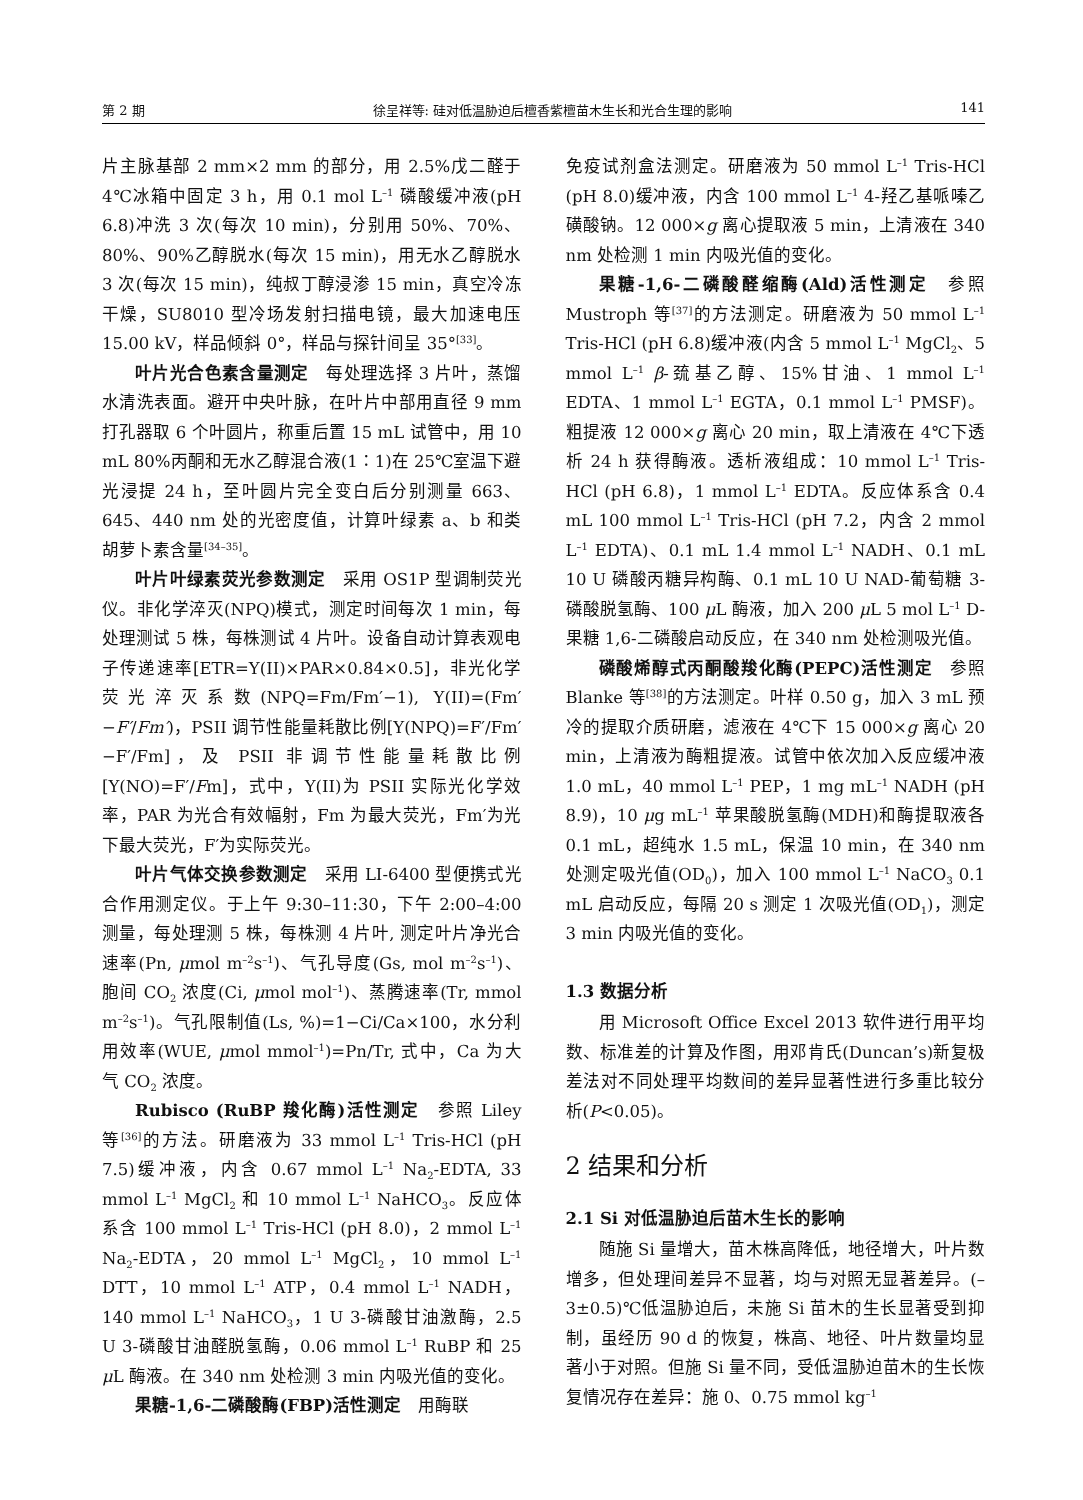第 2 期 徐呈祥等: 硅对低温胁迫后檀香紫檀苗木生长和光合生理的影响 141
片主脉基部 2 mm×2 mm 的部分，用 2.5%戊二醛于 4℃冰箱中固定 3 h，用 0.1 mol L<sup>–1</sup> 磷酸缓冲液(pH 6.8)冲洗 3 次(每次 10 min)，分别用 50%、70%、80%、90%乙醇脱水(每次 15 min)，用无水乙醇脱水 3 次(每次 15 min)，纯叔丁醇浸渗 15 min，真空冷冻干燥，SU8010 型冷场发射扫描电镜，最大加速电压 15.00 kV，样品倾斜 0°，样品与探针间呈 35°<sup>[33]</sup>。
叶片光合色素含量测定　每处理选择 3 片叶，蒸馏水清洗表面。避开中央叶脉，在叶片中部用直径 9 mm 打孔器取 6 个叶圆片，称重后置 15 mL 试管中，用 10 mL 80%丙酮和无水乙醇混合液(1∶1)在 25℃室温下避光浸提 24 h，至叶圆片完全变白后分别测量 663、645、440 nm 处的光密度值，计算叶绿素 a、b 和类胡萝卜素含量<sup>[34–35]</sup>。
叶片叶绿素荧光参数测定　采用 OS1P 型调制荧光仪。非化学淬灭(NPQ)模式，测定时间每次 1 min，每处理测试 5 株，每株测试 4 片叶。设备自动计算表观电子传递速率[ETR=Y(II)×PAR×0.84×0.5]，非光化学荧光淬灭系数(NPQ=Fm/Fm′−1), Y(II)=(Fm′−F′/Fm′)，PSII 调节性能量耗散比例[Y(NPQ)=F′/Fm′−F′/Fm]，及 PSII 非调节性能量耗散比例[Y(NO)=F′/Fm]，式中，Y(II)为 PSII 实际光化学效率，PAR 为光合有效幅射，Fm 为最大荧光，Fm′为光下最大荧光，F′为实际荧光。
叶片气体交换参数测定　采用 LI-6400 型便携式光合作用测定仪。于上午 9:30–11:30，下午 2:00–4:00 测量，每处理测 5 株，每株测 4 片叶, 测定叶片净光合速率(Pn, μmol m<sup>–2</sup>s<sup>–1</sup>)、气孔导度(Gs, mol m<sup>–2</sup>s<sup>–1</sup>)、胞间 CO<sub>2</sub> 浓度(Ci, μmol mol<sup>–1</sup>)、蒸腾速率(Tr, mmol m<sup>–2</sup>s<sup>–1</sup>)。气孔限制值(Ls, %)=1−Ci/Ca×100，水分利用效率(WUE, μmol mmol<sup>–1</sup>)=Pn/Tr, 式中，Ca 为大气 CO<sub>2</sub> 浓度。
Rubisco (RuBP 羧化酶)活性测定　参照 Liley 等<sup>[36]</sup>的方法。研磨液为 33 mmol L<sup>–1</sup> Tris-HCl (pH 7.5)缓冲液，内含 0.67 mmol L<sup>–1</sup> Na<sub>2</sub>-EDTA, 33 mmol L<sup>–1</sup> MgCl<sub>2</sub> 和 10 mmol L<sup>–1</sup> NaHCO<sub>3</sub>。反应体系含 100 mmol L<sup>–1</sup> Tris-HCl (pH 8.0)，2 mmol L<sup>–1</sup> Na<sub>2</sub>-EDTA，20 mmol L<sup>–1</sup> MgCl<sub>2</sub>，10 mmol L<sup>–1</sup> DTT，10 mmol L<sup>–1</sup> ATP，0.4 mmol L<sup>–1</sup> NADH，140 mmol L<sup>–1</sup> NaHCO<sub>3</sub>，1 U 3-磷酸甘油激酶，2.5 U 3-磷酸甘油醛脱氢酶，0.06 mmol L<sup>–1</sup> RuBP 和 25 μ L 酶液。在 340 nm 处检测 3 min 内吸光值的变化。
果糖-1,6-二磷酸酶(FBP)活性测定　用酶联
免疫试剂盒法测定。研磨液为 50 mmol L<sup>–1</sup> Tris-HCl (pH 8.0)缓冲液，内含 100 mmol L<sup>–1</sup> 4-羟乙基哌嗪乙磺酸钠。12 000×g 离心提取液 5 min，上清液在 340 nm 处检测 1 min 内吸光值的变化。
果糖-1,6-二磷酸醛缩酶(Ald)活性测定　参照 Mustroph 等<sup>[37]</sup>的方法测定。研磨液为 50 mmol L<sup>–1</sup> Tris-HCl (pH 6.8)缓冲液(内含 5 mmol L<sup>–1</sup> MgCl<sub>2</sub>、5 mmol L<sup>–1</sup> β-巯基乙醇、15%甘油、1 mmol L<sup>–1</sup> EDTA、1 mmol L<sup>–1</sup> EGTA，0.1 mmol L<sup>–1</sup> PMSF)。粗提液 12 000×g 离心 20 min，取上清液在 4℃下透析 24 h 获得酶液。透析液组成：10 mmol L<sup>–1</sup> Tris-HCl (pH 6.8)，1 mmol L<sup>–1</sup> EDTA。反应体系含 0.4 mL 100 mmol L<sup>–1</sup> Tris-HCl (pH 7.2，内含 2 mmol L<sup>–1</sup> EDTA)、0.1 mL 1.4 mmol L<sup>–1</sup> NADH、0.1 mL 10 U 磷酸丙糖异构酶、0.1 mL 10 U NAD-葡萄糖 3-磷酸脱氢酶、100 μ L 酶液，加入 200 μ L 5 mol L<sup>–1</sup> D-果糖 1,6-二磷酸启动反应，在 340 nm 处检测吸光值。
磷酸烯醇式丙酮酸羧化酶(PEPC)活性测定　参照 Blanke 等<sup>[38]</sup>的方法测定。叶样 0.50 g，加入 3 mL 预冷的提取介质研磨，滤液在 4℃下 15 000×g 离心 20 min，上清液为酶粗提液。试管中依次加入反应缓冲液 1.0 mL，40 mmol L<sup>–1</sup> PEP，1 mg mL<sup>–1</sup> NADH (pH 8.9)，10 μg mL<sup>–1</sup> 苹果酸脱氢酶(MDH)和酶提取液各 0.1 mL，超纯水 1.5 mL，保温 10 min，在 340 nm 处测定吸光值(OD<sub>0</sub>)，加入 100 mmol L<sup>–1</sup> NaCO<sub>3</sub> 0.1 mL 启动反应，每隔 20 s 测定 1 次吸光值(OD<sub>1</sub>)，测定 3 min 内吸光值的变化。
1.3 数据分析
用 Microsoft Office Excel 2013 软件进行用平均数、标准差的计算及作图，用邓肯氏(Duncan’s)新复极差法对不同处理平均数间的差异显著性进行多重比较分析(P<0.05)。
2 结果和分析
2.1 Si 对低温胁迫后苗木生长的影响
随施 Si 量增大，苗木株高降低，地径增大，叶片数增多，但处理间差异不显著，均与对照无显著差异。(–3±0.5)℃低温胁迫后，未施 Si 苗木的生长显著受到抑制，虽经历 90 d 的恢复，株高、地径、叶片数量均显著小于对照。但施 Si 量不同，受低温胁迫苗木的生长恢复情况存在差异：施 0、0.75 mmol kg<sup>–1</sup>